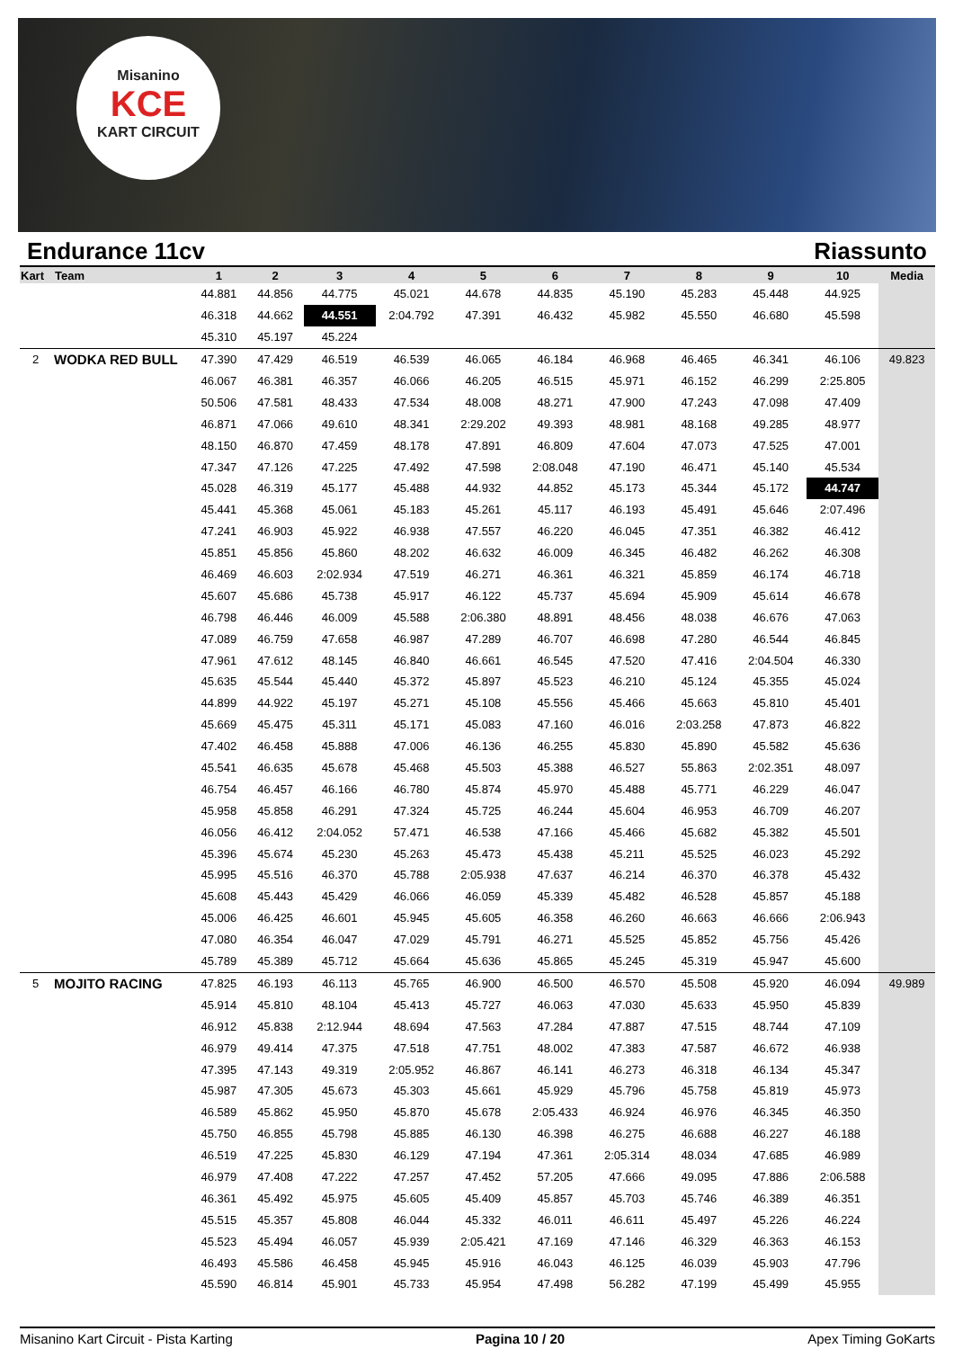Misanino
KCE
KART CIRCUIT
Endurance 11cv Riassunto
| Kart | Team | 1 | 2 | 3 | 4 | 5 | 6 | 7 | 8 | 9 | 10 | Media |
| --- | --- | --- | --- | --- | --- | --- | --- | --- | --- | --- | --- | --- |
| | | 44.881 | 44.856 | 44.775 | 45.021 | 44.678 | 44.835 | 45.190 | 45.283 | 45.448 | 44.925 | |
| | | 46.318 | 44.662 | 44.551 | 2:04.792 | 47.391 | 46.432 | 45.982 | 45.550 | 46.680 | 45.598 | |
| | | 45.310 | 45.197 | 45.224 | | | | | | | | |
| 2 | WODKA RED BULL | 47.390 | 47.429 | 46.519 | 46.539 | 46.065 | 46.184 | 46.968 | 46.465 | 46.341 | 46.106 | 49.823 |
| | | 46.067 | 46.381 | 46.357 | 46.066 | 46.205 | 46.515 | 45.971 | 46.152 | 46.299 | 2:25.805 | |
| | | 50.506 | 47.581 | 48.433 | 47.534 | 48.008 | 48.271 | 47.900 | 47.243 | 47.098 | 47.409 | |
| | | 46.871 | 47.066 | 49.610 | 48.341 | 2:29.202 | 49.393 | 48.981 | 48.168 | 49.285 | 48.977 | |
| | | 48.150 | 46.870 | 47.459 | 48.178 | 47.891 | 46.809 | 47.604 | 47.073 | 47.525 | 47.001 | |
| | | 47.347 | 47.126 | 47.225 | 47.492 | 47.598 | 2:08.048 | 47.190 | 46.471 | 45.140 | 45.534 | |
| | | 45.028 | 46.319 | 45.177 | 45.488 | 44.932 | 44.852 | 45.173 | 45.344 | 45.172 | 44.747 | |
| | | 45.441 | 45.368 | 45.061 | 45.183 | 45.261 | 45.117 | 46.193 | 45.491 | 45.646 | 2:07.496 | |
| | | 47.241 | 46.903 | 45.922 | 46.938 | 47.557 | 46.220 | 46.045 | 47.351 | 46.382 | 46.412 | |
| | | 45.851 | 45.856 | 45.860 | 48.202 | 46.632 | 46.009 | 46.345 | 46.482 | 46.262 | 46.308 | |
| | | 46.469 | 46.603 | 2:02.934 | 47.519 | 46.271 | 46.361 | 46.321 | 45.859 | 46.174 | 46.718 | |
| | | 45.607 | 45.686 | 45.738 | 45.917 | 46.122 | 45.737 | 45.694 | 45.909 | 45.614 | 46.678 | |
| | | 46.798 | 46.446 | 46.009 | 45.588 | 2:06.380 | 48.891 | 48.456 | 48.038 | 46.676 | 47.063 | |
| | | 47.089 | 46.759 | 47.658 | 46.987 | 47.289 | 46.707 | 46.698 | 47.280 | 46.544 | 46.845 | |
| | | 47.961 | 47.612 | 48.145 | 46.840 | 46.661 | 46.545 | 47.520 | 47.416 | 2:04.504 | 46.330 | |
| | | 45.635 | 45.544 | 45.440 | 45.372 | 45.897 | 45.523 | 46.210 | 45.124 | 45.355 | 45.024 | |
| | | 44.899 | 44.922 | 45.197 | 45.271 | 45.108 | 45.556 | 45.466 | 45.663 | 45.810 | 45.401 | |
| | | 45.669 | 45.475 | 45.311 | 45.171 | 45.083 | 47.160 | 46.016 | 2:03.258 | 47.873 | 46.822 | |
| | | 47.402 | 46.458 | 45.888 | 47.006 | 46.136 | 46.255 | 45.830 | 45.890 | 45.582 | 45.636 | |
| | | 45.541 | 46.635 | 45.678 | 45.468 | 45.503 | 45.388 | 46.527 | 55.863 | 2:02.351 | 48.097 | |
| | | 46.754 | 46.457 | 46.166 | 46.780 | 45.874 | 45.970 | 45.488 | 45.771 | 46.229 | 46.047 | |
| | | 45.958 | 45.858 | 46.291 | 47.324 | 45.725 | 46.244 | 45.604 | 46.953 | 46.709 | 46.207 | |
| | | 46.056 | 46.412 | 2:04.052 | 57.471 | 46.538 | 47.166 | 45.466 | 45.682 | 45.382 | 45.501 | |
| | | 45.396 | 45.674 | 45.230 | 45.263 | 45.473 | 45.438 | 45.211 | 45.525 | 46.023 | 45.292 | |
| | | 45.995 | 45.516 | 46.370 | 45.788 | 2:05.938 | 47.637 | 46.214 | 46.370 | 46.378 | 45.432 | |
| | | 45.608 | 45.443 | 45.429 | 46.066 | 46.059 | 45.339 | 45.482 | 46.528 | 45.857 | 45.188 | |
| | | 45.006 | 46.425 | 46.601 | 45.945 | 45.605 | 46.358 | 46.260 | 46.663 | 46.666 | 2:06.943 | |
| | | 47.080 | 46.354 | 46.047 | 47.029 | 45.791 | 46.271 | 45.525 | 45.852 | 45.756 | 45.426 | |
| | | 45.789 | 45.389 | 45.712 | 45.664 | 45.636 | 45.865 | 45.245 | 45.319 | 45.947 | 45.600 | |
| 5 | MOJITO RACING | 47.825 | 46.193 | 46.113 | 45.765 | 46.900 | 46.500 | 46.570 | 45.508 | 45.920 | 46.094 | 49.989 |
| | | 45.914 | 45.810 | 48.104 | 45.413 | 45.727 | 46.063 | 47.030 | 45.633 | 45.950 | 45.839 | |
| | | 46.912 | 45.838 | 2:12.944 | 48.694 | 47.563 | 47.284 | 47.887 | 47.515 | 48.744 | 47.109 | |
| | | 46.979 | 49.414 | 47.375 | 47.518 | 47.751 | 48.002 | 47.383 | 47.587 | 46.672 | 46.938 | |
| | | 47.395 | 47.143 | 49.319 | 2:05.952 | 46.867 | 46.141 | 46.273 | 46.318 | 46.134 | 45.347 | |
| | | 45.987 | 47.305 | 45.673 | 45.303 | 45.661 | 45.929 | 45.796 | 45.758 | 45.819 | 45.973 | |
| | | 46.589 | 45.862 | 45.950 | 45.870 | 45.678 | 2:05.433 | 46.924 | 46.976 | 46.345 | 46.350 | |
| | | 45.750 | 46.855 | 45.798 | 45.885 | 46.130 | 46.398 | 46.275 | 46.688 | 46.227 | 46.188 | |
| | | 46.519 | 47.225 | 45.830 | 46.129 | 47.194 | 47.361 | 2:05.314 | 48.034 | 47.685 | 46.989 | |
| | | 46.979 | 47.408 | 47.222 | 47.257 | 47.452 | 57.205 | 47.666 | 49.095 | 47.886 | 2:06.588 | |
| | | 46.361 | 45.492 | 45.975 | 45.605 | 45.409 | 45.857 | 45.703 | 45.746 | 46.389 | 46.351 | |
| | | 45.515 | 45.357 | 45.808 | 46.044 | 45.332 | 46.011 | 46.611 | 45.497 | 45.226 | 46.224 | |
| | | 45.523 | 45.494 | 46.057 | 45.939 | 2:05.421 | 47.169 | 47.146 | 46.329 | 46.363 | 46.153 | |
| | | 46.493 | 45.586 | 46.458 | 45.945 | 45.916 | 46.043 | 46.125 | 46.039 | 45.903 | 47.796 | |
| | | 45.590 | 46.814 | 45.901 | 45.733 | 45.954 | 47.498 | 56.282 | 47.199 | 45.499 | 45.955 | |
Misanino Kart Circuit - Pista Karting Pagina 10 / 20 Apex Timing GoKarts